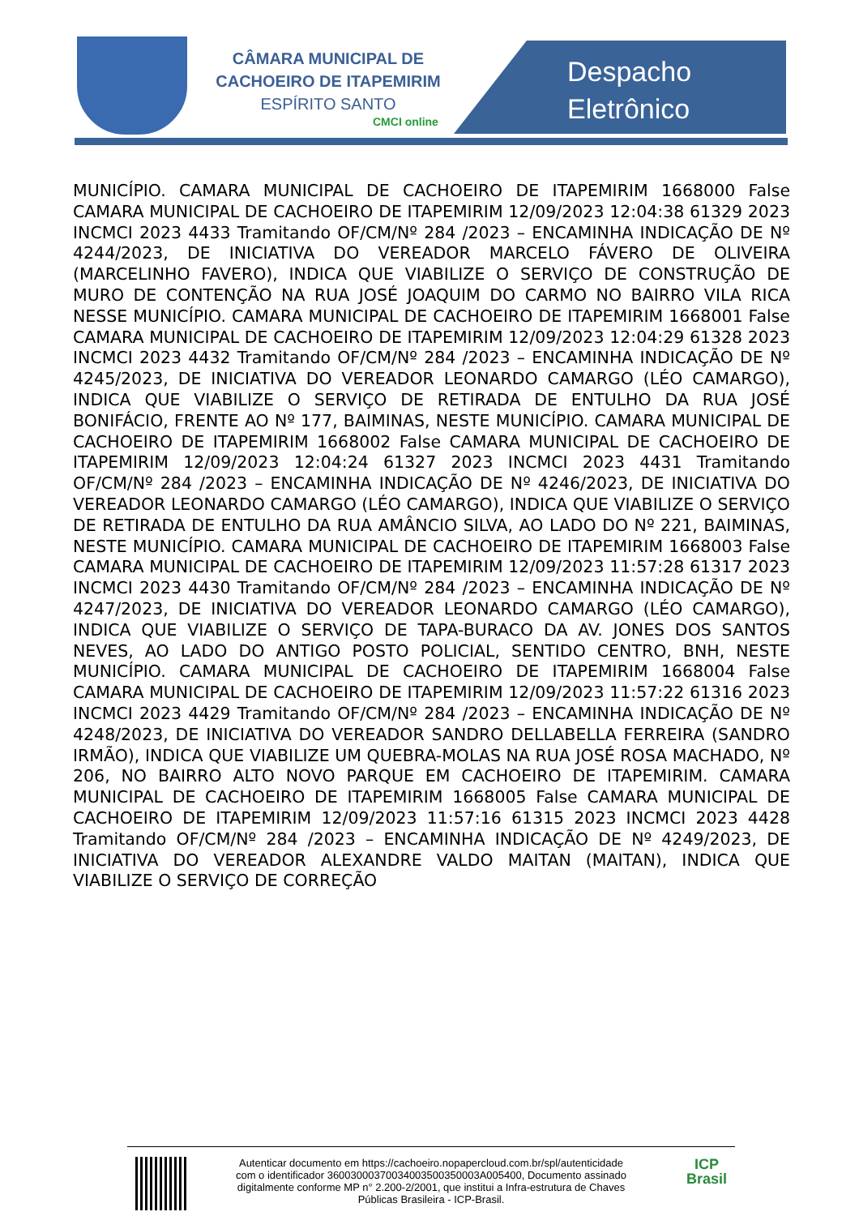CÂMARA MUNICIPAL DE
CACHOEIRO DE ITAPEMIRIM
ESPÍRITO SANTO
CMCI online
Despacho
Eletrônico
MUNICÍPIO. CAMARA MUNICIPAL DE CACHOEIRO DE ITAPEMIRIM 1668000 False CAMARA MUNICIPAL DE CACHOEIRO DE ITAPEMIRIM 12/09/2023 12:04:38 61329 2023 INCMCI 2023 4433 Tramitando OF/CM/Nº 284 /2023 – ENCAMINHA INDICAÇÃO DE Nº 4244/2023, DE INICIATIVA DO VEREADOR MARCELO FÁVERO DE OLIVEIRA (MARCELINHO FAVERO), INDICA QUE VIABILIZE O SERVIÇO DE CONSTRUÇÃO DE MURO DE CONTENÇÃO NA RUA JOSÉ JOAQUIM DO CARMO NO BAIRRO VILA RICA NESSE MUNICÍPIO. CAMARA MUNICIPAL DE CACHOEIRO DE ITAPEMIRIM 1668001 False CAMARA MUNICIPAL DE CACHOEIRO DE ITAPEMIRIM 12/09/2023 12:04:29 61328 2023 INCMCI 2023 4432 Tramitando OF/CM/Nº 284 /2023 – ENCAMINHA INDICAÇÃO DE Nº 4245/2023, DE INICIATIVA DO VEREADOR LEONARDO CAMARGO (LÉO CAMARGO), INDICA QUE VIABILIZE O SERVIÇO DE RETIRADA DE ENTULHO DA RUA JOSÉ BONIFÁCIO, FRENTE AO Nº 177, BAIMINAS, NESTE MUNICÍPIO. CAMARA MUNICIPAL DE CACHOEIRO DE ITAPEMIRIM 1668002 False CAMARA MUNICIPAL DE CACHOEIRO DE ITAPEMIRIM 12/09/2023 12:04:24 61327 2023 INCMCI 2023 4431 Tramitando OF/CM/Nº 284 /2023 – ENCAMINHA INDICAÇÃO DE Nº 4246/2023, DE INICIATIVA DO VEREADOR LEONARDO CAMARGO (LÉO CAMARGO), INDICA QUE VIABILIZE O SERVIÇO DE RETIRADA DE ENTULHO DA RUA AMÂNCIO SILVA, AO LADO DO Nº 221, BAIMINAS, NESTE MUNICÍPIO. CAMARA MUNICIPAL DE CACHOEIRO DE ITAPEMIRIM 1668003 False CAMARA MUNICIPAL DE CACHOEIRO DE ITAPEMIRIM 12/09/2023 11:57:28 61317 2023 INCMCI 2023 4430 Tramitando OF/CM/Nº 284 /2023 – ENCAMINHA INDICAÇÃO DE Nº 4247/2023, DE INICIATIVA DO VEREADOR LEONARDO CAMARGO (LÉO CAMARGO), INDICA QUE VIABILIZE O SERVIÇO DE TAPA-BURACO DA AV. JONES DOS SANTOS NEVES, AO LADO DO ANTIGO POSTO POLICIAL, SENTIDO CENTRO, BNH, NESTE MUNICÍPIO. CAMARA MUNICIPAL DE CACHOEIRO DE ITAPEMIRIM 1668004 False CAMARA MUNICIPAL DE CACHOEIRO DE ITAPEMIRIM 12/09/2023 11:57:22 61316 2023 INCMCI 2023 4429 Tramitando OF/CM/Nº 284 /2023 – ENCAMINHA INDICAÇÃO DE Nº 4248/2023, DE INICIATIVA DO VEREADOR SANDRO DELLABELLA FERREIRA (SANDRO IRMÃO), INDICA QUE VIABILIZE UM QUEBRA-MOLAS NA RUA JOSÉ ROSA MACHADO, Nº 206, NO BAIRRO ALTO NOVO PARQUE EM CACHOEIRO DE ITAPEMIRIM. CAMARA MUNICIPAL DE CACHOEIRO DE ITAPEMIRIM 1668005 False CAMARA MUNICIPAL DE CACHOEIRO DE ITAPEMIRIM 12/09/2023 11:57:16 61315 2023 INCMCI 2023 4428 Tramitando OF/CM/Nº 284 /2023 – ENCAMINHA INDICAÇÃO DE Nº 4249/2023, DE INICIATIVA DO VEREADOR ALEXANDRE VALDO MAITAN (MAITAN), INDICA QUE VIABILIZE O SERVIÇO DE CORREÇÃO
Autenticar documento em https://cachoeiro.nopapercloud.com.br/spl/autenticidade
com o identificador 36003000370034003500350003A005400, Documento assinado
digitalmente conforme MP n° 2.200-2/2001, que institui a Infra-estrutura de Chaves
Públicas Brasileira - ICP-Brasil.
ICP
Brasil